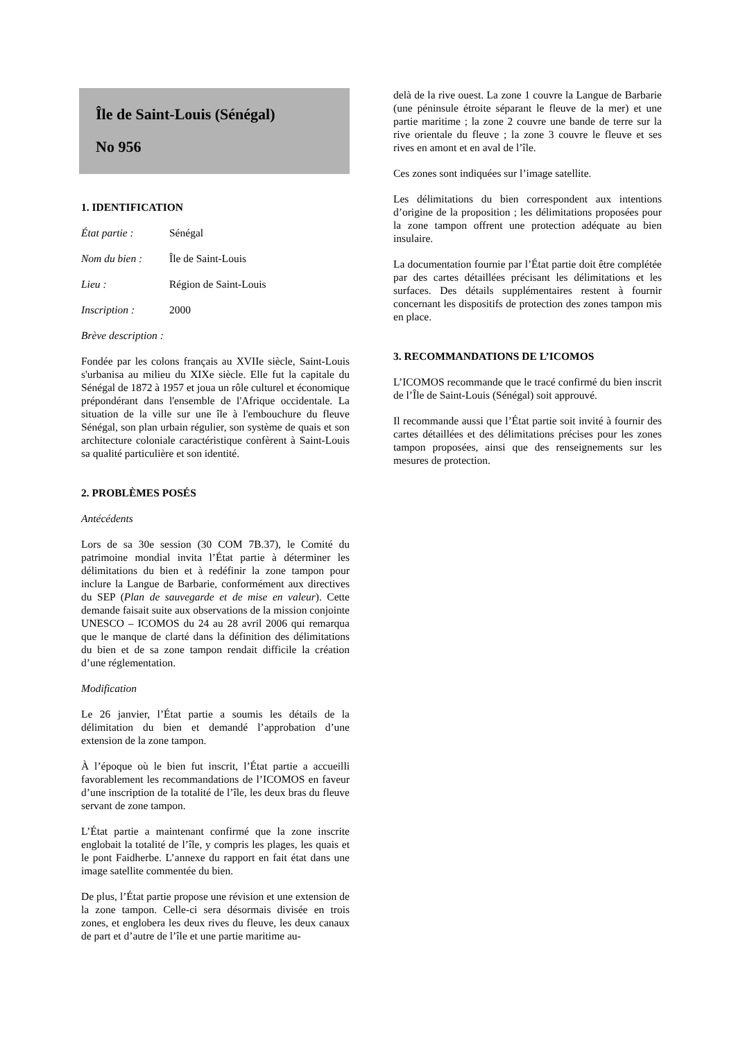Île de Saint-Louis (Sénégal)
No 956
1. IDENTIFICATION
État partie : Sénégal
Nom du bien : Île de Saint-Louis
Lieu : Région de Saint-Louis
Inscription : 2000
Brève description :
Fondée par les colons français au XVIIe siècle, Saint-Louis s'urbanisa au milieu du XIXe siècle. Elle fut la capitale du Sénégal de 1872 à 1957 et joua un rôle culturel et économique prépondérant dans l'ensemble de l'Afrique occidentale. La situation de la ville sur une île à l'embouchure du fleuve Sénégal, son plan urbain régulier, son système de quais et son architecture coloniale caractéristique confèrent à Saint-Louis sa qualité particulière et son identité.
2. PROBLÈMES POSÉS
Antécédents
Lors de sa 30e session (30 COM 7B.37), le Comité du patrimoine mondial invita l’État partie à déterminer les délimitations du bien et à redéfinir la zone tampon pour inclure la Langue de Barbarie, conformément aux directives du SEP (Plan de sauvegarde et de mise en valeur). Cette demande faisait suite aux observations de la mission conjointe UNESCO – ICOMOS du 24 au 28 avril 2006 qui remarqua que le manque de clarté dans la définition des délimitations du bien et de sa zone tampon rendait difficile la création d’une réglementation.
Modification
Le 26 janvier, l’État partie a soumis les détails de la délimitation du bien et demandé l’approbation d’une extension de la zone tampon.
À l’époque où le bien fut inscrit, l’État partie a accueilli favorablement les recommandations de l’ICOMOS en faveur d’une inscription de la totalité de l’île, les deux bras du fleuve servant de zone tampon.
L’État partie a maintenant confirmé que la zone inscrite englobait la totalité de l’île, y compris les plages, les quais et le pont Faidherbe. L’annexe du rapport en fait état dans une image satellite commentée du bien.
De plus, l’État partie propose une révision et une extension de la zone tampon. Celle-ci sera désormais divisée en trois zones, et englobera les deux rives du fleuve, les deux canaux de part et d’autre de l’île et une partie maritime au-
delà de la rive ouest. La zone 1 couvre la Langue de Barbarie (une péninsule étroite séparant le fleuve de la mer) et une partie maritime ; la zone 2 couvre une bande de terre sur la rive orientale du fleuve ; la zone 3 couvre le fleuve et ses rives en amont et en aval de l’île.
Ces zones sont indiquées sur l’image satellite.
Les délimitations du bien correspondent aux intentions d’origine de la proposition ; les délimitations proposées pour la zone tampon offrent une protection adéquate au bien insulaire.
La documentation fournie par l’État partie doit être complétée par des cartes détaillées précisant les délimitations et les surfaces. Des détails supplémentaires restent à fournir concernant les dispositifs de protection des zones tampon mis en place.
3. RECOMMANDATIONS DE L’ICOMOS
L’ICOMOS recommande que le tracé confirmé du bien inscrit de l’Île de Saint-Louis (Sénégal) soit approuvé.
Il recommande aussi que l’État partie soit invité à fournir des cartes détaillées et des délimitations précises pour les zones tampon proposées, ainsi que des renseignements sur les mesures de protection.